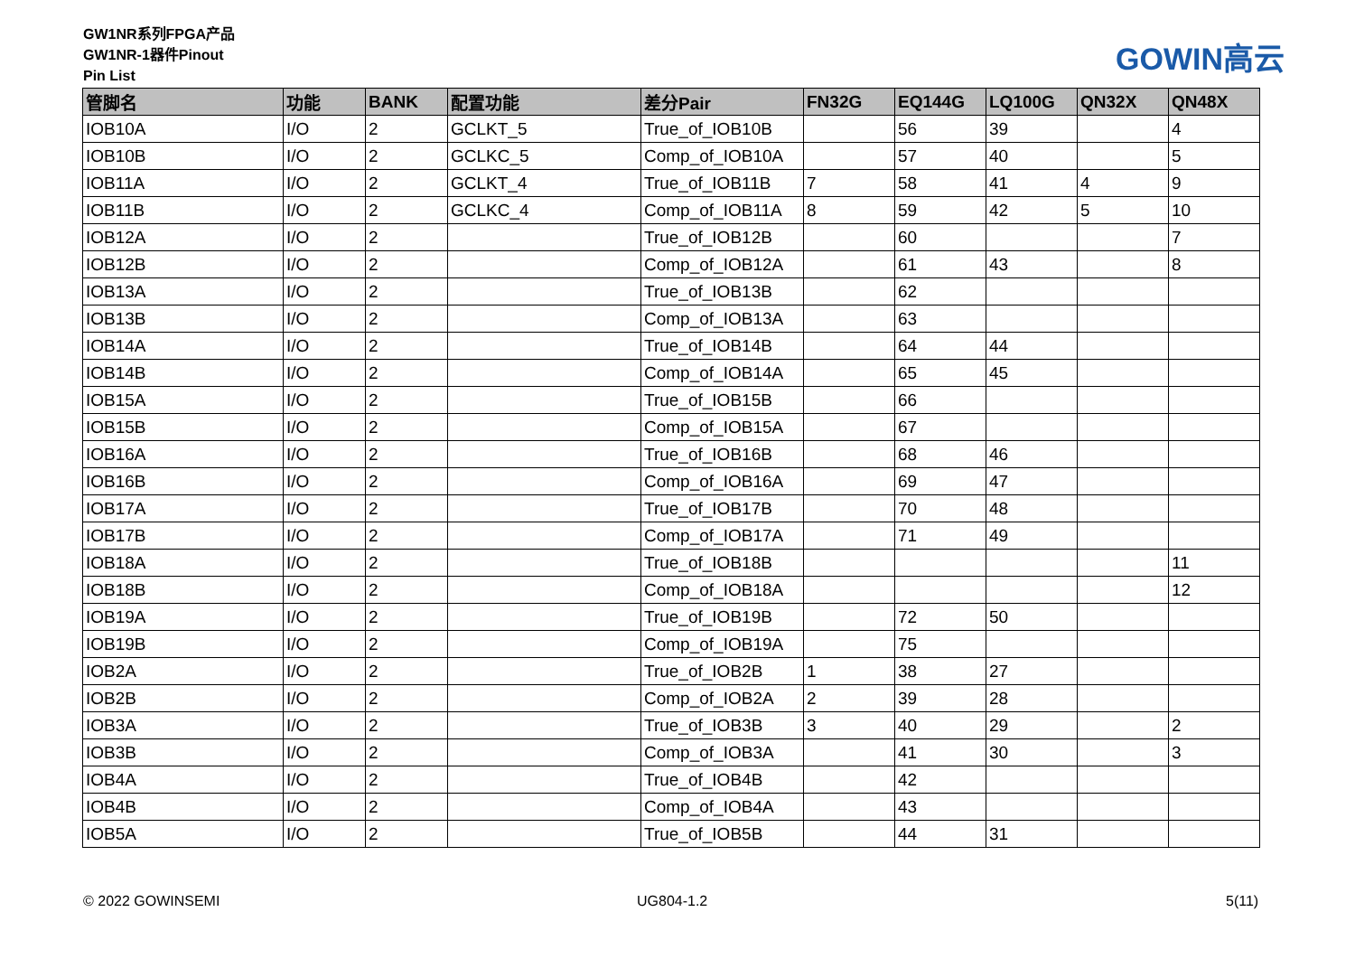GW1NR系列FPGA产品
GW1NR-1器件Pinout
Pin List
GOWIN高云
| 管脚名 | 功能 | BANK | 配置功能 | 差分Pair | FN32G | EQ144G | LQ100G | QN32X | QN48X |
| --- | --- | --- | --- | --- | --- | --- | --- | --- | --- |
| IOB10A | I/O | 2 | GCLKT_5 | True_of_IOB10B | | 56 | 39 | | 4 |
| IOB10B | I/O | 2 | GCLKC_5 | Comp_of_IOB10A | | 57 | 40 | | 5 |
| IOB11A | I/O | 2 | GCLKT_4 | True_of_IOB11B | 7 | 58 | 41 | 4 | 9 |
| IOB11B | I/O | 2 | GCLKC_4 | Comp_of_IOB11A | 8 | 59 | 42 | 5 | 10 |
| IOB12A | I/O | 2 | | True_of_IOB12B | | 60 | | | 7 |
| IOB12B | I/O | 2 | | Comp_of_IOB12A | | 61 | 43 | | 8 |
| IOB13A | I/O | 2 | | True_of_IOB13B | | 62 | | | |
| IOB13B | I/O | 2 | | Comp_of_IOB13A | | 63 | | | |
| IOB14A | I/O | 2 | | True_of_IOB14B | | 64 | 44 | | |
| IOB14B | I/O | 2 | | Comp_of_IOB14A | | 65 | 45 | | |
| IOB15A | I/O | 2 | | True_of_IOB15B | | 66 | | | |
| IOB15B | I/O | 2 | | Comp_of_IOB15A | | 67 | | | |
| IOB16A | I/O | 2 | | True_of_IOB16B | | 68 | 46 | | |
| IOB16B | I/O | 2 | | Comp_of_IOB16A | | 69 | 47 | | |
| IOB17A | I/O | 2 | | True_of_IOB17B | | 70 | 48 | | |
| IOB17B | I/O | 2 | | Comp_of_IOB17A | | 71 | 49 | | |
| IOB18A | I/O | 2 | | True_of_IOB18B | | | | | 11 |
| IOB18B | I/O | 2 | | Comp_of_IOB18A | | | | | 12 |
| IOB19A | I/O | 2 | | True_of_IOB19B | | 72 | 50 | | |
| IOB19B | I/O | 2 | | Comp_of_IOB19A | | 75 | | | |
| IOB2A | I/O | 2 | | True_of_IOB2B | 1 | 38 | 27 | | |
| IOB2B | I/O | 2 | | Comp_of_IOB2A | 2 | 39 | 28 | | |
| IOB3A | I/O | 2 | | True_of_IOB3B | 3 | 40 | 29 | | 2 |
| IOB3B | I/O | 2 | | Comp_of_IOB3A | | 41 | 30 | | 3 |
| IOB4A | I/O | 2 | | True_of_IOB4B | | 42 | | | |
| IOB4B | I/O | 2 | | Comp_of_IOB4A | | 43 | | | |
| IOB5A | I/O | 2 | | True_of_IOB5B | | 44 | 31 | | |
© 2022 GOWINSEMI UG804-1.2 5(11)